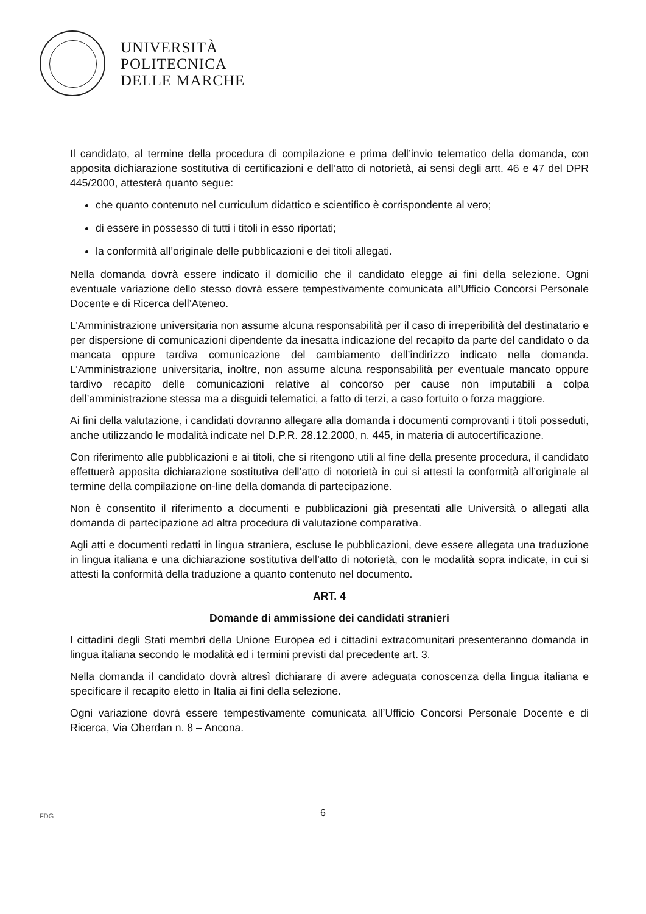UNIVERSITÀ
POLITECNICA
DELLE MARCHE
Il candidato, al termine della procedura di compilazione e prima dell’invio telematico della domanda, con apposita dichiarazione sostitutiva di certificazioni e dell’atto di notorietà, ai sensi degli artt. 46 e 47 del DPR 445/2000, attesterà quanto segue:
che quanto contenuto nel curriculum didattico e scientifico è corrispondente al vero;
di essere in possesso di tutti i titoli in esso riportati;
la conformità all’originale delle pubblicazioni e dei titoli allegati.
Nella domanda dovrà essere indicato il domicilio che il candidato elegge ai fini della selezione. Ogni eventuale variazione dello stesso dovrà essere tempestivamente comunicata all’Ufficio Concorsi Personale Docente e di Ricerca dell’Ateneo.
L’Amministrazione universitaria non assume alcuna responsabilità per il caso di irreperibilità del destinatario e per dispersione di comunicazioni dipendente da inesatta indicazione del recapito da parte del candidato o da mancata oppure tardiva comunicazione del cambiamento dell’indirizzo indicato nella domanda. L’Amministrazione universitaria, inoltre, non assume alcuna responsabilità per eventuale mancato oppure tardivo recapito delle comunicazioni relative al concorso per cause non imputabili a colpa dell’amministrazione stessa ma a disguidi telematici, a fatto di terzi, a caso fortuito o forza maggiore.
Ai fini della valutazione, i candidati dovranno allegare alla domanda i documenti comprovanti i titoli posseduti, anche utilizzando le modalità indicate nel D.P.R. 28.12.2000, n. 445, in materia di autocertificazione.
Con riferimento alle pubblicazioni e ai titoli, che si ritengono utili al fine della presente procedura, il candidato effettuerà apposita dichiarazione sostitutiva dell’atto di notorietà in cui si attesti la conformità all’originale al termine della compilazione on-line della domanda di partecipazione.
Non è consentito il riferimento a documenti e pubblicazioni già presentati alle Università o allegati alla domanda di partecipazione ad altra procedura di valutazione comparativa.
Agli atti e documenti redatti in lingua straniera, escluse le pubblicazioni, deve essere allegata una traduzione in lingua italiana e una dichiarazione sostitutiva dell’atto di notorietà, con le modalità sopra indicate, in cui si attesti la conformità della traduzione a quanto contenuto nel documento.
ART. 4
Domande di ammissione dei candidati stranieri
I cittadini degli Stati membri della Unione Europea ed i cittadini extracomunitari presenteranno domanda in lingua italiana secondo le modalità ed i termini previsti dal precedente art. 3.
Nella domanda il candidato dovrà altresì dichiarare di avere adeguata conoscenza della lingua italiana e specificare il recapito eletto in Italia ai fini della selezione.
Ogni variazione dovrà essere tempestivamente comunicata all’Ufficio Concorsi Personale Docente e di Ricerca, Via Oberdan n. 8 – Ancona.
FDG
6